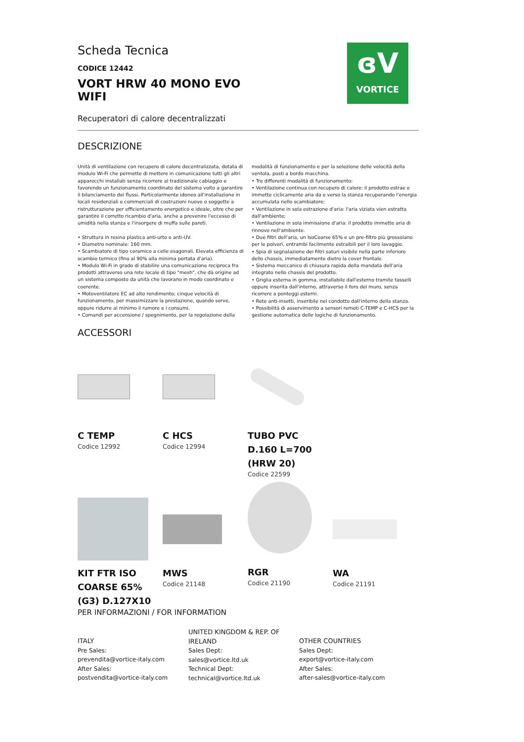ɞV
VORTICE
Scheda Tecnica
CODICE 12442
VORT HRW 40 MONO EVO
WIFI
Recuperatori di calore decentralizzati
DESCRIZIONE
Unità di ventilazione con recupero di calore decentralizzata, dotata di modulo Wi-Fi che permette di mettere in comunicazione tutti gli altri apparecchi installati senza ricorrere al tradizionale cablaggio e favorendo un funzionamento coordinato del sistema volto a garantire il bilanciamento dei flussi. Particolarmente idoneo all'installazione in locali residenziali e commerciali di costruzioni nuove o soggette a ristrutturazione per efficientamento energetico e ideale, oltre che per garantire il corretto ricambio d'aria, anche a prevenire l'eccesso di umidità nella stanza e l'insorgere di muffa sulle pareti.
• Struttura in resina plastica anti-urto e anti-UV.
• Diametro nominale: 160 mm.
• Scambiatore di tipo ceramico a celle esagonali. Elevata efficienza di scambio termico (fino al 90% alla minima portata d'aria).
• Modulo Wi-Fi in grado di stabilire una comunicazione reciproca fra prodotti attraverso una rete locale di tipo "mesh", che dà origine ad un sistema composto da unità che lavorano in modo coordinato e coerente.
• Motoventilatore EC ad alto rendimento; cinque velocità di funzionamento, per massimizzare la prestazione, quando serve, oppure ridurre al minimo il rumore e i consumi.
• Comandi per accensione / spegnimento, per la regolazione della modalità di funzionamento e per la selezione delle velocità della ventola, posti a bordo macchina.
• Tre differenti modalità di funzionamento:
• Ventilazione continua con recupero di calore: il prodotto estrae e immette ciclicamente aria da e verso la stanza recuperando l'energia accumulata nello scambiatore;
• Ventilazione in sola estrazione d'aria: l'aria viziata vien estratta dall'ambiente;
• Ventilazione in sola immissione d'aria: il prodotto immette aria di rinnovo nell'ambiente.
• Due filtri dell'aria, un IsoCoarse 65% e un pre-filtro più grossolano per le polveri, entrambi facilmente estraibili per il loro lavaggio.
• Spia di segnalazione dei filtri saturi visibile nella parte inferiore dello chassis, immediatamente dietro la cover frontale.
• Sistema meccanico di chiusura rapida della mandata dell'aria integrato nello chassis del prodotto.
• Griglia esterna in gomma, installabile dall'esterno tramite tasselli oppure inserita dall'interno, attraverso il foro del muro, senza ricorrere a ponteggi esterni.
• Rete anti-insetti, inseribile nel condotto dall'interno della stanza.
• Possibilità di asservimento a sensori remoti C-TEMP e C-HCS per la gestione automatica delle logiche di funzionamento.
ACCESSORI
C TEMP
Codice 12992
C HCS
Codice 12994
TUBO PVC
D.160 L=700
(HRW 20)
Codice 22599
KIT FTR ISO
COARSE 65%
(G3) D.127X10
MWS
Codice 21148
RGR
Codice 21190
WA
Codice 21191
PER INFORMAZIONI / FOR INFORMATION
ITALY
Pre Sales:
prevendita@vortice-italy.com
After Sales:
postvendita@vortice-italy.com
UNITED KINGDOM & REP. OF IRELAND
Sales Dept:
sales@vortice.ltd.uk
Technical Dept:
technical@vortice.ltd.uk
OTHER COUNTRIES
Sales Dept:
export@vortice-italy.com
After Sales:
after-sales@vortice-italy.com